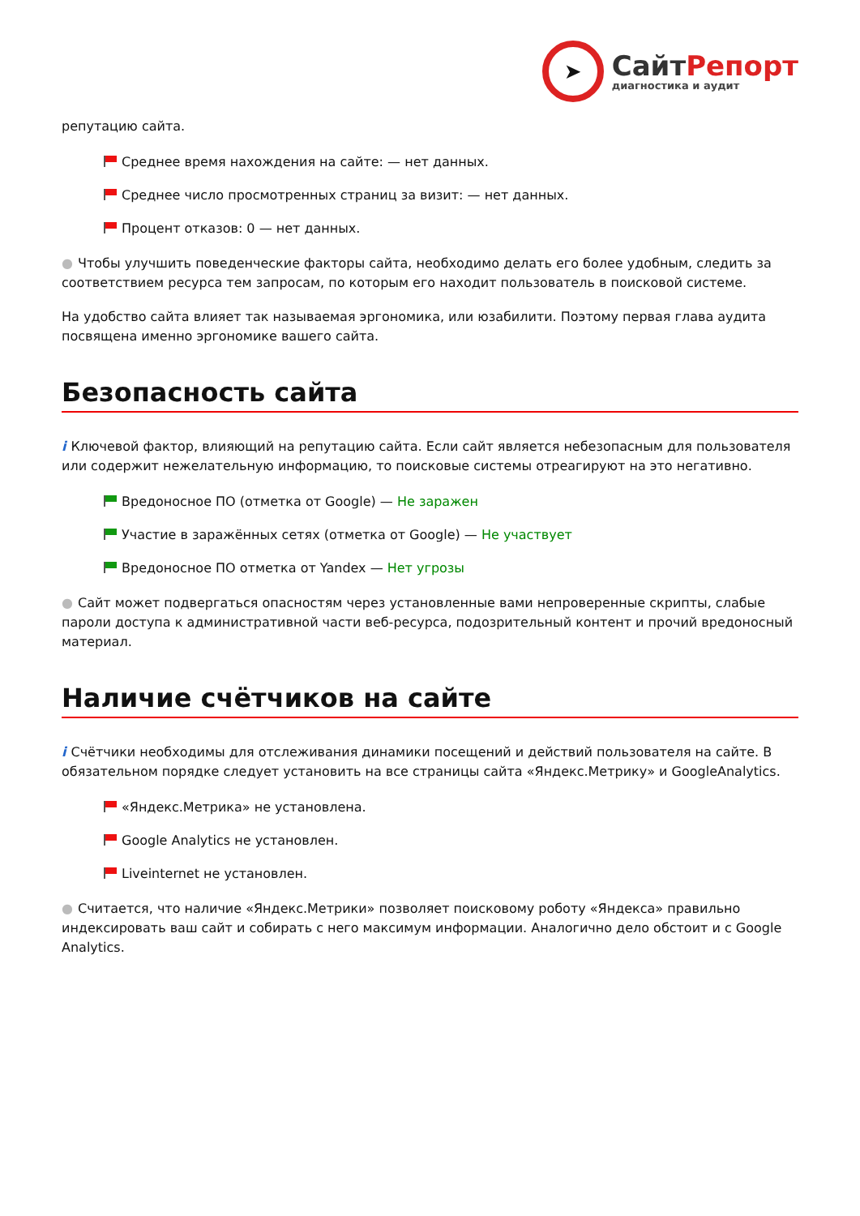➤
СайтРепорт
диагностика и аудит
репутацию сайта.
Среднее время нахождения на сайте: — нет данных.
Среднее число просмотренных страниц за визит: — нет данных.
Процент отказов: 0 — нет данных.
● Чтобы улучшить поведенческие факторы сайта, необходимо делать его более удобным, следить за соответствием ресурса тем запросам, по которым его находит пользователь в поисковой системе.
На удобство сайта влияет так называемая эргономика, или юзабилити. Поэтому первая глава аудита посвящена именно эргономике вашего сайта.
Безопасность сайта
i Ключевой фактор, влияющий на репутацию сайта. Если сайт является небезопасным для пользователя или содержит нежелательную информацию, то поисковые системы отреагируют на это негативно.
Вредоносное ПО (отметка от Google) — Не заражен
Участие в заражённых сетях (отметка от Google) — Не участвует
Вредоносное ПО отметка от Yandex — Нет угрозы
● Сайт может подвергаться опасностям через установленные вами непроверенные скрипты, слабые пароли доступа к административной части веб-ресурса, подозрительный контент и прочий вредоносный материал.
Наличие счётчиков на сайте
i Счётчики необходимы для отслеживания динамики посещений и действий пользователя на сайте. В обязательном порядке следует установить на все страницы сайта «Яндекс.Метрику» и GoogleAnalytics.
«Яндекс.Метрика» не установлена.
Google Analytics не установлен.
Liveinternet не установлен.
● Считается, что наличие «Яндекс.Метрики» позволяет поисковому роботу «Яндекса» правильно индексировать ваш сайт и собирать с него максимум информации. Аналогично дело обстоит и с Google Analytics.